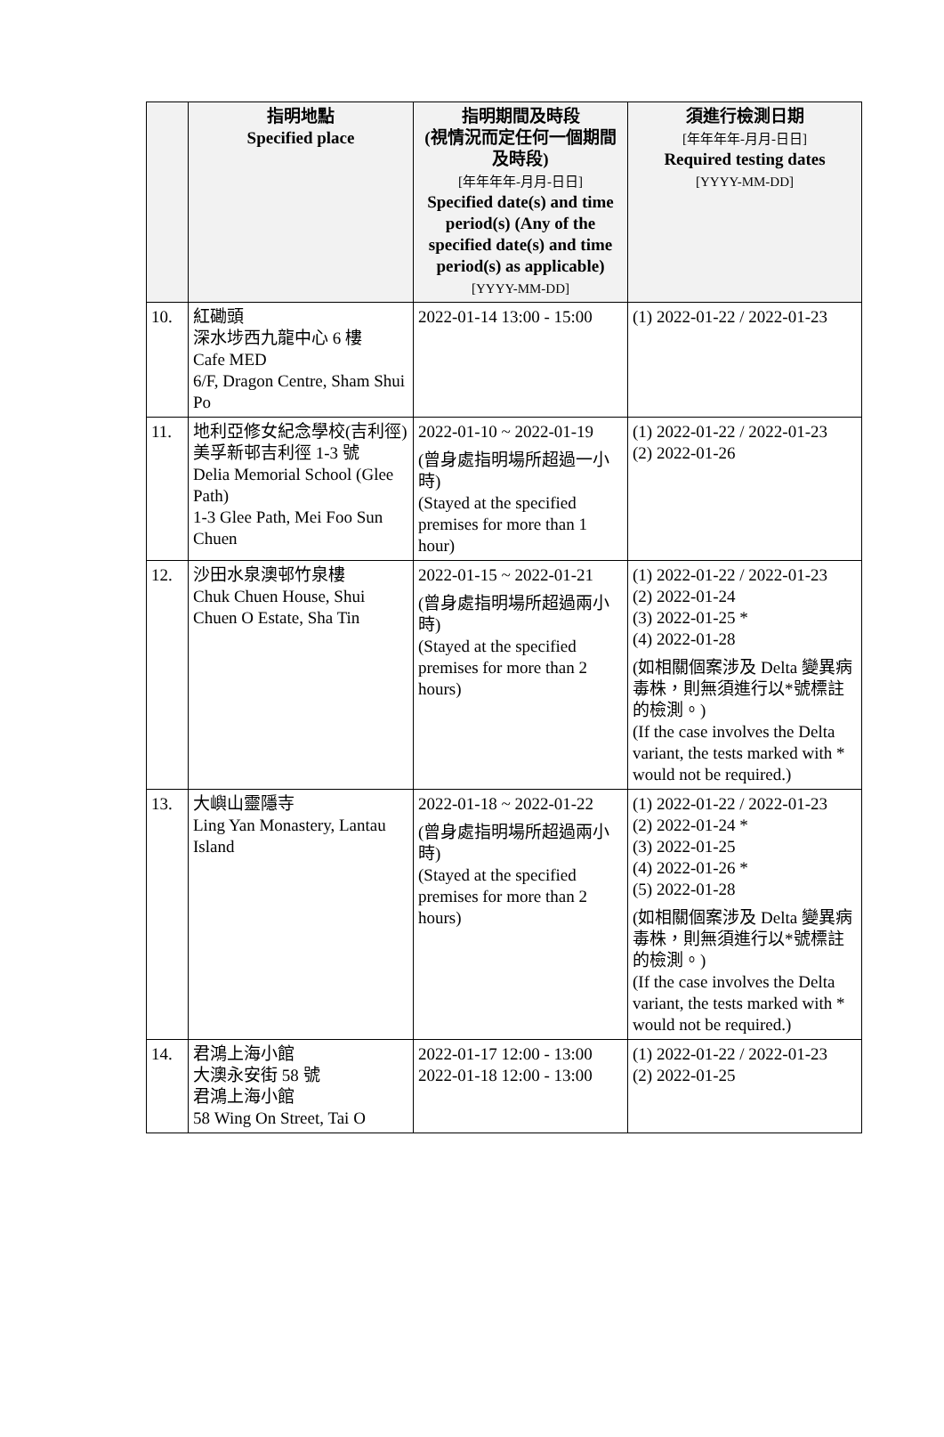| | 指明地點 Specified place | 指明期間及時段 (視情況而定任何一個期間及時段) [年年年年-月月-日日] Specified date(s) and time period(s) (Any of the specified date(s) and time period(s) as applicable) [YYYY-MM-DD] | 須進行檢測日期 [年年年年-月月-日日] Required testing dates [YYYY-MM-DD] |
| --- | --- | --- | --- |
| 10. | 紅磡頭 深水埗西九龍中心 6 樓 Cafe MED 6/F, Dragon Centre, Sham Shui Po | 2022-01-14 13:00 - 15:00 | (1) 2022-01-22 / 2022-01-23 |
| 11. | 地利亞修女紀念學校(吉利徑) 美孚新邨吉利徑 1-3 號 Delia Memorial School (Glee Path) 1-3 Glee Path, Mei Foo Sun Chuen | 2022-01-10 ~ 2022-01-19 (曾身處指明場所超過一小時) (Stayed at the specified premises for more than 1 hour) | (1) 2022-01-22 / 2022-01-23 (2) 2022-01-26 |
| 12. | 沙田水泉澳邨竹泉樓 Chuk Chuen House, Shui Chuen O Estate, Sha Tin | 2022-01-15 ~ 2022-01-21 (曾身處指明場所超過兩小時) (Stayed at the specified premises for more than 2 hours) | (1) 2022-01-22 / 2022-01-23 (2) 2022-01-24 (3) 2022-01-25 * (4) 2022-01-28 (如相關個案涉及 Delta 變異病毒株，則無須進行以*號標註的檢測。) (If the case involves the Delta variant, the tests marked with * would not be required.) |
| 13. | 大嶼山靈隱寺 Ling Yan Monastery, Lantau Island | 2022-01-18 ~ 2022-01-22 (曾身處指明場所超過兩小時) (Stayed at the specified premises for more than 2 hours) | (1) 2022-01-22 / 2022-01-23 (2) 2022-01-24 * (3) 2022-01-25 (4) 2022-01-26 * (5) 2022-01-28 (如相關個案涉及 Delta 變異病毒株，則無須進行以*號標註的檢測。) (If the case involves the Delta variant, the tests marked with * would not be required.) |
| 14. | 君鴻上海小館 大澳永安街 58 號 君鴻上海小館 58 Wing On Street, Tai O | 2022-01-17 12:00 - 13:00 2022-01-18 12:00 - 13:00 | (1) 2022-01-22 / 2022-01-23 (2) 2022-01-25 |